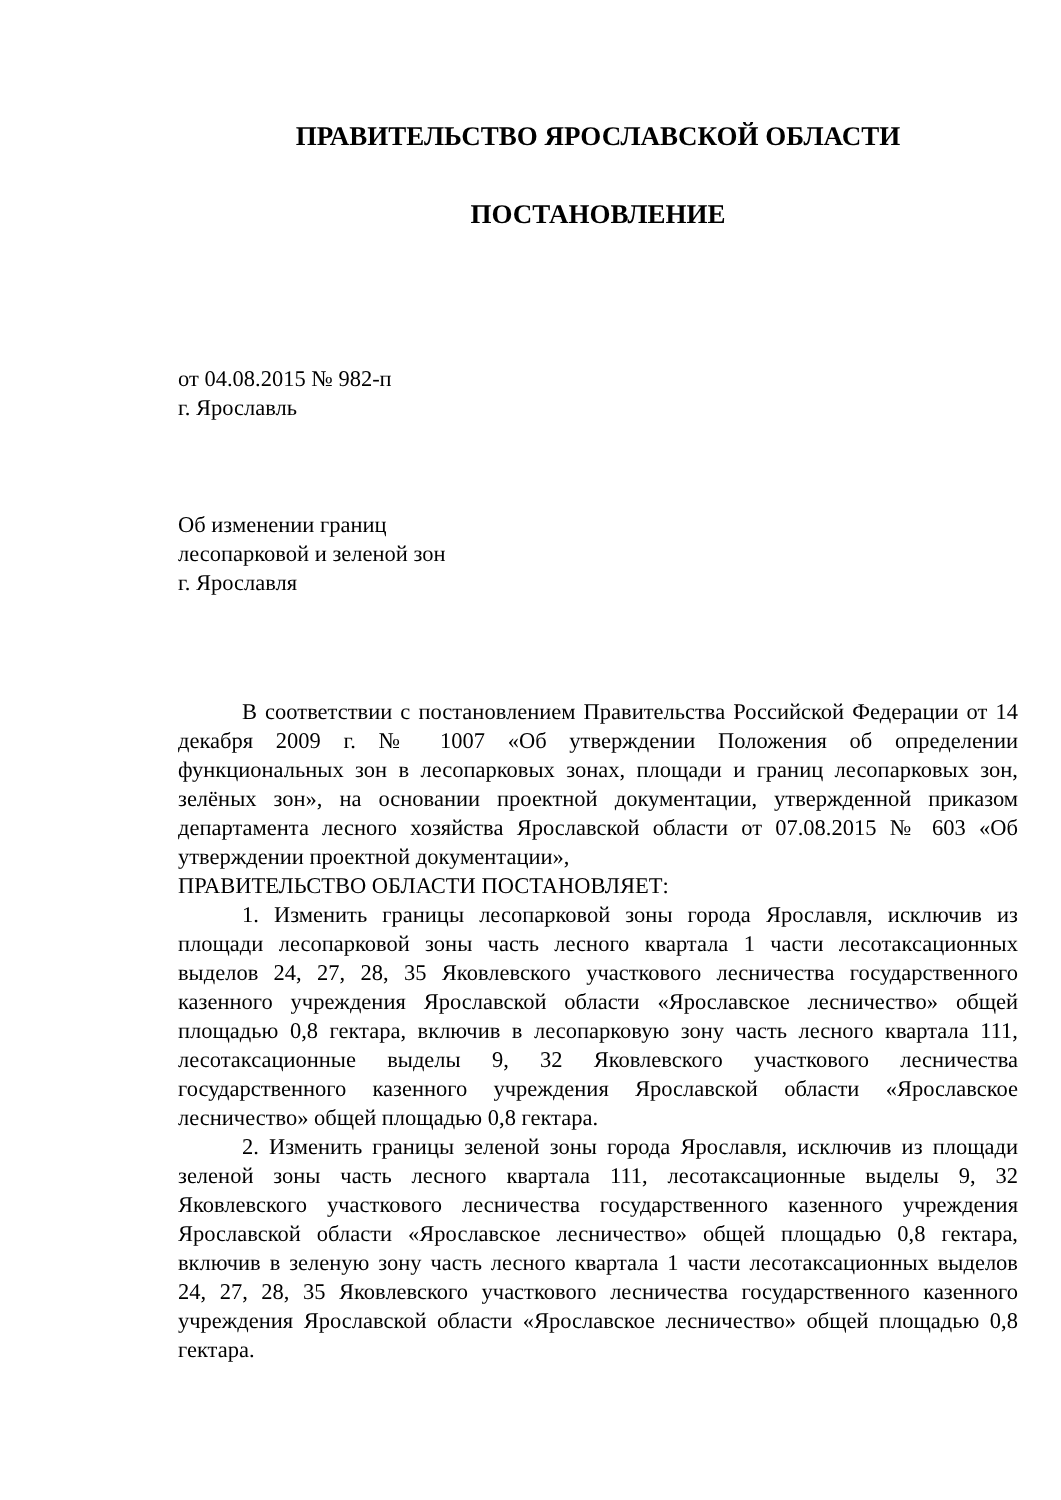ПРАВИТЕЛЬСТВО ЯРОСЛАВСКОЙ ОБЛАСТИ
ПОСТАНОВЛЕНИЕ
от 04.08.2015 № 982-п
г. Ярославль
Об изменении границ
лесопарковой и зеленой зон
г. Ярославля
В соответствии с постановлением Правительства Российской Федерации от 14 декабря 2009 г. № 1007 «Об утверждении Положения об определении функциональных зон в лесопарковых зонах, площади и границ лесопарковых зон, зелёных зон», на основании проектной документации, утвержденной приказом департамента лесного хозяйства Ярославской области от 07.08.2015 № 603 «Об утверждении проектной документации»,
ПРАВИТЕЛЬСТВО ОБЛАСТИ ПОСТАНОВЛЯЕТ:
1. Изменить границы лесопарковой зоны города Ярославля, исключив из площади лесопарковой зоны часть лесного квартала 1 части лесотаксационных выделов 24, 27, 28, 35 Яковлевского участкового лесничества государственного казенного учреждения Ярославской области «Ярославское лесничество» общей площадью 0,8 гектара, включив в лесопарковую зону часть лесного квартала 111, лесотаксационные выделы 9, 32 Яковлевского участкового лесничества государственного казенного учреждения Ярославской области «Ярославское лесничество» общей площадью 0,8 гектара.
2. Изменить границы зеленой зоны города Ярославля, исключив из площади зеленой зоны часть лесного квартала 111, лесотаксационные выделы 9, 32 Яковлевского участкового лесничества государственного казенного учреждения Ярославской области «Ярославское лесничество» общей площадью 0,8 гектара, включив в зеленую зону часть лесного квартала 1 части лесотаксационных выделов 24, 27, 28, 35 Яковлевского участкового лесничества государственного казенного учреждения Ярославской области «Ярославское лесничество» общей площадью 0,8 гектара.